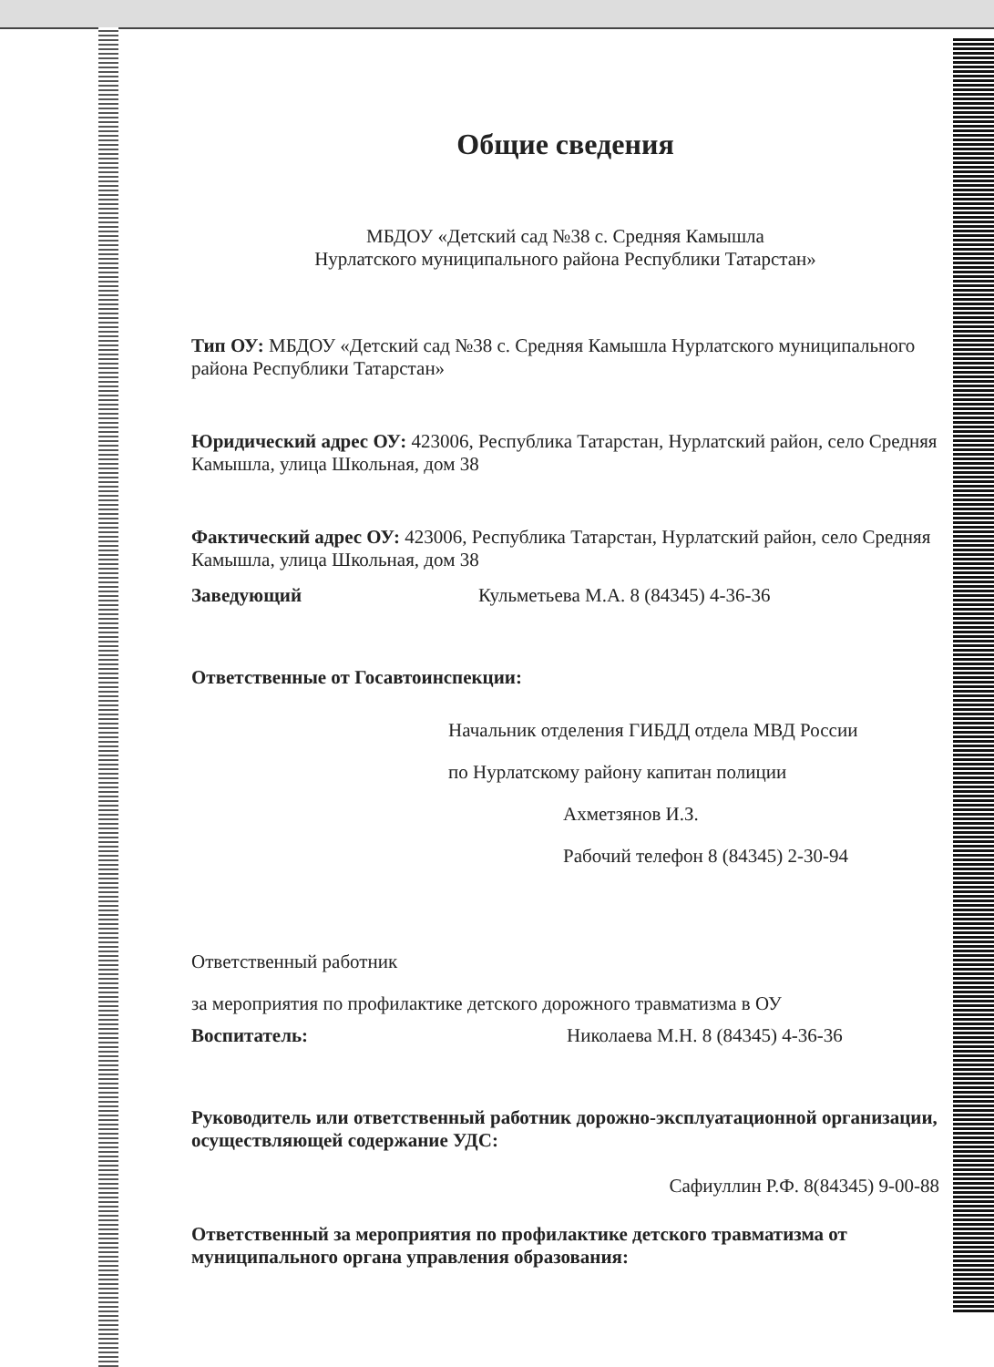Общие сведения
МБДОУ «Детский сад №38 с. Средняя Камышла
Нурлатского муниципального района Республики Татарстан»
Тип ОУ: МБДОУ «Детский сад №38 с. Средняя Камышла Нурлатского муниципального района Республики Татарстан»
Юридический адрес ОУ: 423006, Республика Татарстан, Нурлатский район, село Средняя Камышла, улица Школьная, дом 38
Фактический адрес ОУ: 423006, Республика Татарстан, Нурлатский район, село Средняя Камышла, улица Школьная, дом 38
Заведующий Кульметьева М.А. 8 (84345) 4-36-36
Ответственные от Госавтоинспекции:
Начальник отделения ГИБДД отдела МВД России
по Нурлатскому району капитан полиции
Ахметзянов И.З.
Рабочий телефон 8 (84345) 2-30-94
Ответственный работник
за мероприятия по профилактике детского дорожного травматизма в ОУ
Воспитатель: Николаева М.Н. 8 (84345) 4-36-36
Руководитель или ответственный работник дорожно-эксплуатационной организации, осуществляющей содержание УДС:
Сафиуллин Р.Ф. 8(84345) 9-00-88
Ответственный за мероприятия по профилактике детского травматизма от муниципального органа управления образования: